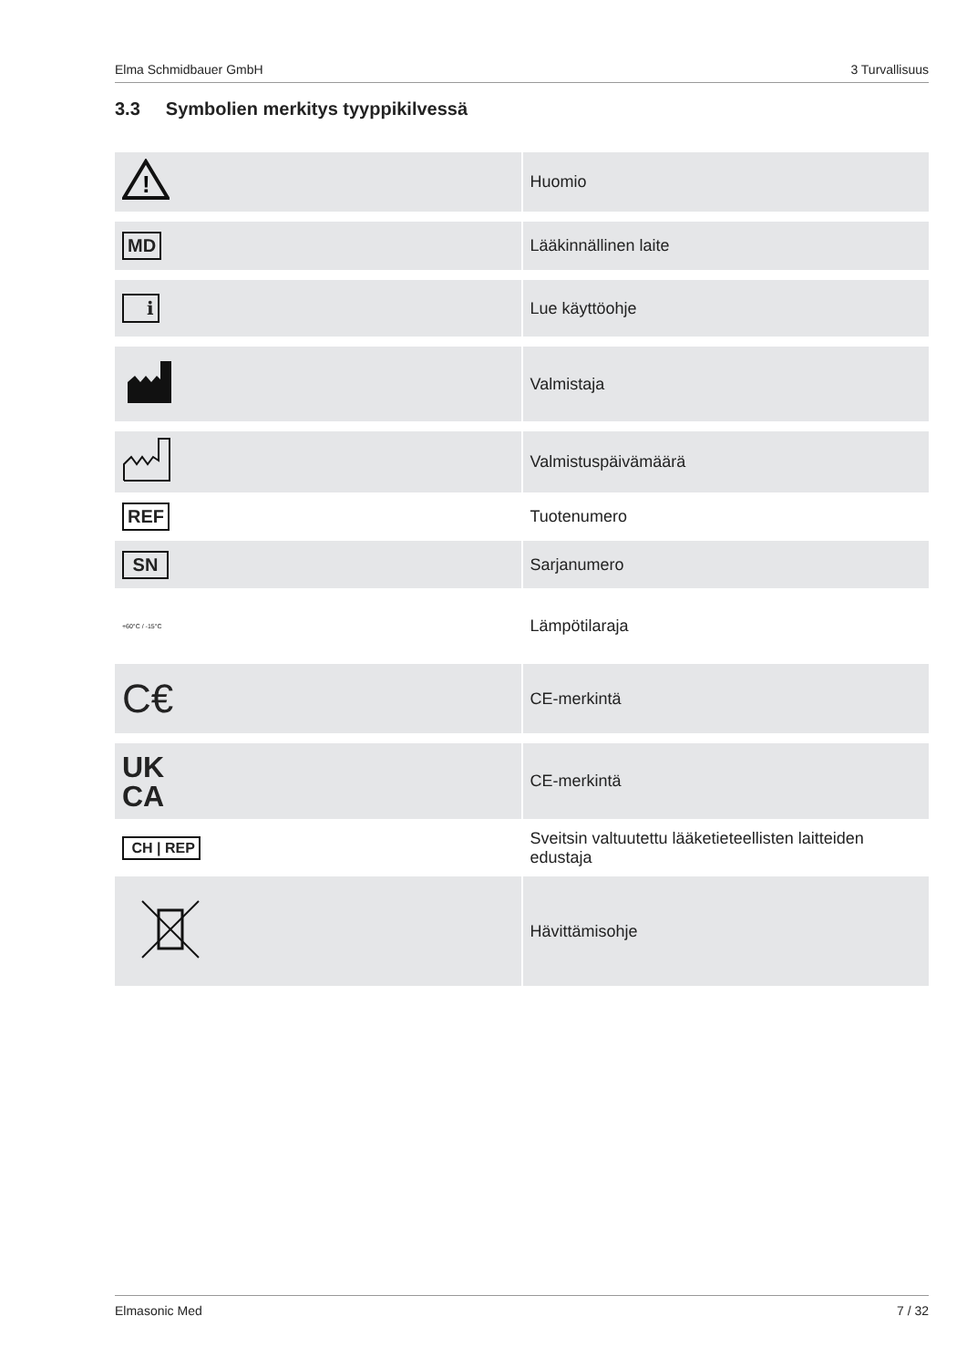Elma Schmidbauer GmbH 3 Turvallisuus
3.3 Symbolien merkitys tyyppikilvessä
| ! | Huomio |
| MD | Lääkinnällinen laite |
| i | Lue käyttöohje |
| | Valmistaja |
| | Valmistuspäivämäärä |
| REF | Tuotenumero |
| SN | Sarjanumero |
| +60°C / -15°C | Lämpötilaraja |
| C€ | CE-merkintä |
| UK CA | CE-merkintä |
| CH / REP | Sveitsin valtuutettu lääketieteellisten laitteiden edustaja |
| | Hävittämisohje |
Elmasonic Med 7 / 32